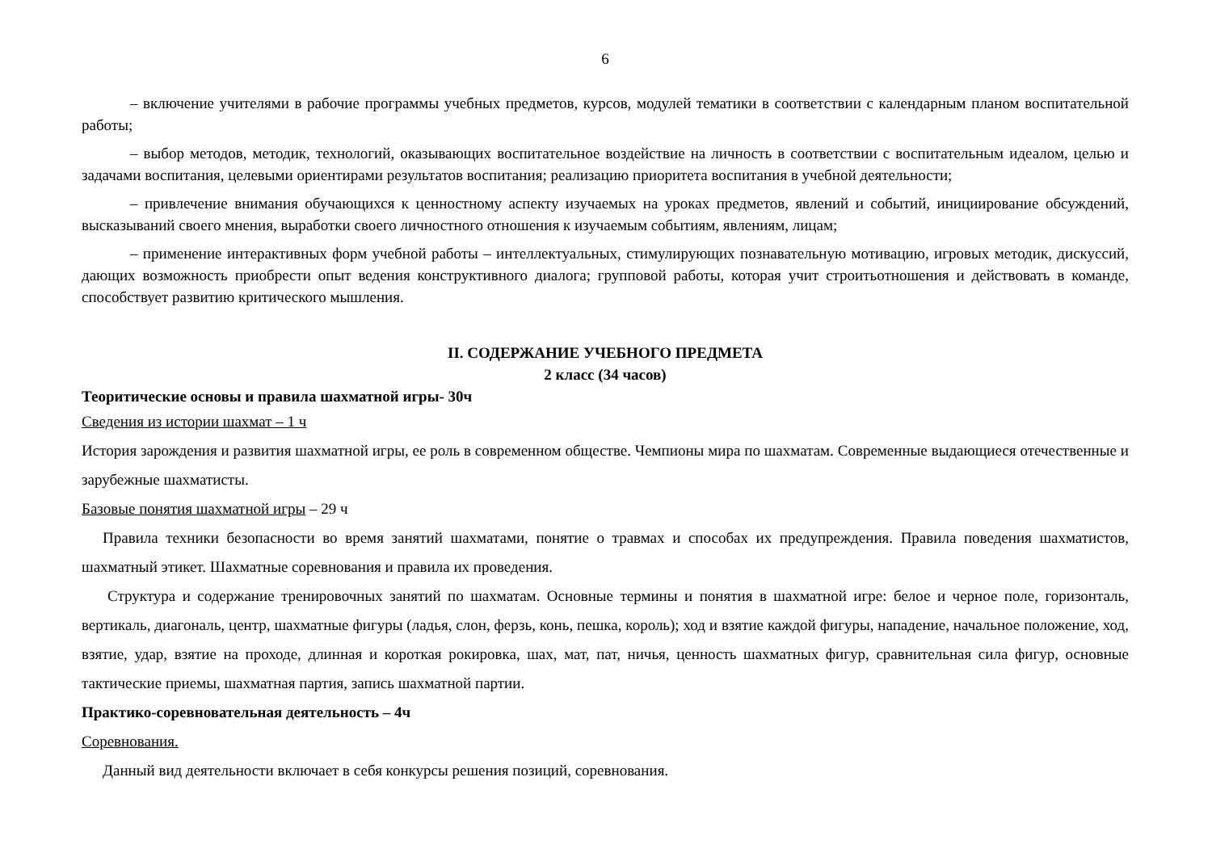6
– включение учителями в рабочие программы учебных предметов, курсов, модулей тематики в соответствии с календарным планом воспитательной работы;
– выбор методов, методик, технологий, оказывающих воспитательное воздействие на личность в соответствии с воспитательным идеалом, целью и задачами воспитания, целевыми ориентирами результатов воспитания; реализацию приоритета воспитания в учебной деятельности;
– привлечение внимания обучающихся к ценностному аспекту изучаемых на уроках предметов, явлений и событий, инициирование обсуждений, высказываний своего мнения, выработки своего личностного отношения к изучаемым событиям, явлениям, лицам;
– применение интерактивных форм учебной работы – интеллектуальных, стимулирующих познавательную мотивацию, игровых методик, дискуссий, дающих возможность приобрести опыт ведения конструктивного диалога; групповой работы, которая учит строитьотношения и действовать в команде, способствует развитию критического мышления.
II. СОДЕРЖАНИЕ УЧЕБНОГО ПРЕДМЕТА
2 класс (34 часов)
Теоритические основы и правила шахматной игры- 30ч
Сведения из истории шахмат – 1 ч
История зарождения и развития шахматной игры, ее роль в современном обществе. Чемпионы мира по шахматам. Современные выдающиеся отечественные и зарубежные шахматисты.
Базовые понятия шахматной игры – 29 ч
Правила техники безопасности во время занятий шахматами, понятие о травмах и способах их предупреждения. Правила поведения шахматистов, шахматный этикет. Шахматные соревнования и правила их проведения.
Структура и содержание тренировочных занятий по шахматам. Основные термины и понятия в шахматной игре: белое и черное поле, горизонталь, вертикаль, диагональ, центр, шахматные фигуры (ладья, слон, ферзь, конь, пешка, король); ход и взятие каждой фигуры, нападение, начальное положение, ход, взятие, удар, взятие на проходе, длинная и короткая рокировка, шах, мат, пат, ничья, ценность шахматных фигур, сравнительная сила фигур, основные тактические приемы, шахматная партия, запись шахматной партии.
Практико-соревновательная деятельность – 4ч
Соревнования.
Данный вид деятельности включает в себя конкурсы решения позиций, соревнования.